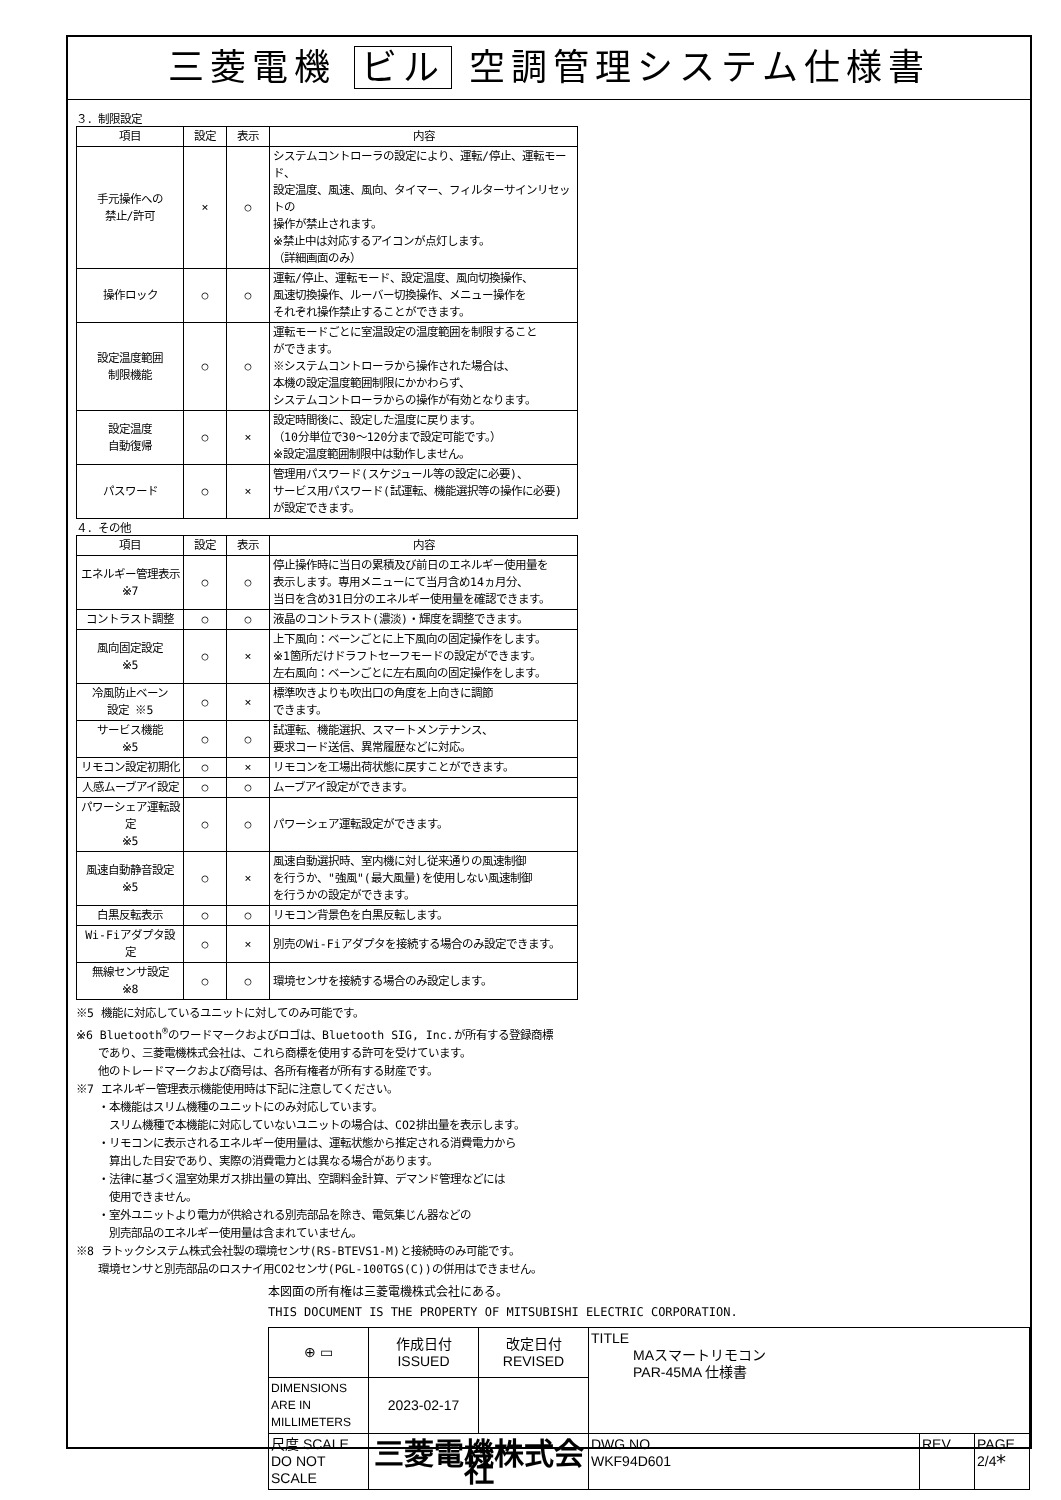三菱電機 ビル 空調管理システム仕様書
３．制限設定
| 項目 | 設定 | 表示 | 内容 |
| --- | --- | --- | --- |
| 手元操作への 禁止/許可 | × | ○ | システムコントローラの設定により、運転/停止、運転モード、 設定温度、風速、風向、タイマー、フィルターサインリセットの 操作が禁止されます。 ※禁止中は対応するアイコンが点灯します。 （詳細画面のみ） |
| 操作ロック | ○ | ○ | 運転/停止、運転モード、設定温度、風向切換操作、 風速切換操作、ルーバー切換操作、メニュー操作を それぞれ操作禁止することができます。 |
| 設定温度範囲 制限機能 | ○ | ○ | 運転モードごとに室温設定の温度範囲を制限すること ができます。 ※システムコントローラから操作された場合は、 本機の設定温度範囲制限にかかわらず、 システムコントローラからの操作が有効となります。 |
| 設定温度 自動復帰 | ○ | × | 設定時間後に、設定した温度に戻ります。 （10分単位で30～120分まで設定可能です。） ※設定温度範囲制限中は動作しません。 |
| パスワード | ○ | × | 管理用パスワード(スケジュール等の設定に必要)、 サービス用パスワード(試運転、機能選択等の操作に必要) が設定できます。 |
４．その他
| 項目 | 設定 | 表示 | 内容 |
| --- | --- | --- | --- |
| エネルギー管理表示 ※7 | ○ | ○ | 停止操作時に当日の累積及び前日のエネルギー使用量を 表示します。専用メニューにて当月含め14ヵ月分、 当日を含め31日分のエネルギー使用量を確認できます。 |
| コントラスト調整 | ○ | ○ | 液晶のコントラスト(濃淡)・輝度を調整できます。 |
| 風向固定設定 ※5 | ○ | × | 上下風向：ベーンごとに上下風向の固定操作をします。 ※1箇所だけドラフトセーフモードの設定ができます。 左右風向：ベーンごとに左右風向の固定操作をします。 |
| 冷風防止ベーン 設定 ※5 | ○ | × | 標準吹きよりも吹出口の角度を上向きに調節 できます。 |
| サービス機能 ※5 | ○ | ○ | 試運転、機能選択、スマートメンテナンス、 要求コード送信、異常履歴などに対応。 |
| リモコン設定初期化 | ○ | × | リモコンを工場出荷状態に戻すことができます。 |
| 人感ムーブアイ設定 | ○ | ○ | ムーブアイ設定ができます。 |
| パワーシェア運転設定 ※5 | ○ | ○ | パワーシェア運転設定ができます。 |
| 風速自動静音設定 ※5 | ○ | × | 風速自動選択時、室内機に対し従来通りの風速制御 を行うか、"強風"(最大風量)を使用しない風速制御 を行うかの設定ができます。 |
| 白黒反転表示 | ○ | ○ | リモコン背景色を白黒反転します。 |
| Wi-Fiアダプタ設定 | ○ | × | 別売のWi-Fiアダプタを接続する場合のみ設定できます。 |
| 無線センサ設定 ※8 | ○ | ○ | 環境センサを接続する場合のみ設定します。 |
※5 機能に対応しているユニットに対してのみ可能です。
※6 Bluetooth<sup>®</sup>のワードマークおよびロゴは、Bluetooth SIG, Inc.が所有する登録商標
　　であり、三菱電機株式会社は、これら商標を使用する許可を受けています。
　　他のトレードマークおよび商号は、各所有権者が所有する財産です。
※7 エネルギー管理表示機能使用時は下記に注意してください。
　　・本機能はスリム機種のユニットにのみ対応しています。
　　　スリム機種で本機能に対応していないユニットの場合は、CO2排出量を表示します。
　　・リモコンに表示されるエネルギー使用量は、運転状態から推定される消費電力から
　　　算出した目安であり、実際の消費電力とは異なる場合があります。
　　・法律に基づく温室効果ガス排出量の算出、空調料金計算、デマンド管理などには
　　　使用できません。
　　・室外ユニットより電力が供給される別売部品を除き、電気集じん器などの
　　　別売部品のエネルギー使用量は含まれていません。
※8 ラトックシステム株式会社製の環境センサ(RS-BTEVS1-M)と接続時のみ可能です。
　　環境センサと別売部品のロスナイ用CO2センサ(PGL-100TGS(C))の併用はできません。
本図面の所有権は三菱電機株式会社にある。
THIS DOCUMENT IS THE PROPERTY OF MITSUBISHI ELECTRIC CORPORATION.
| ⊕ ▭ | 作成日付 ISSUED | 改定日付 REVISED | TITLE MAスマートリモコン PAR-45MA 仕様書 | | |
| DIMENSIONS ARE IN MILLIMETERS | 2023-02-17 | | | | |
| 尺度 SCALE DO NOT SCALE | 三菱電機株式会社 | | DWG.NO. WKF94D601 | REV. | PAGE 2/4 |
*